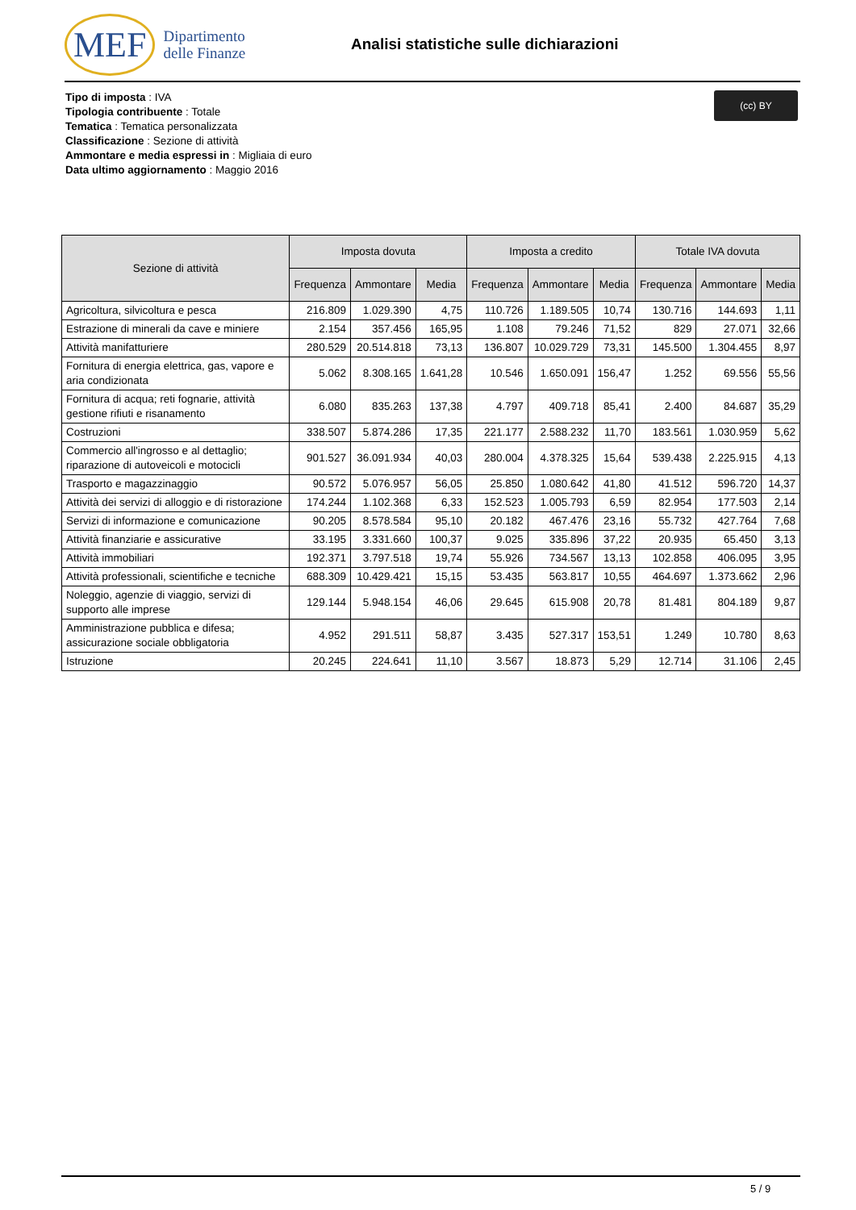MEF Dipartimento
delle Finanze
Analisi statistiche sulle dichiarazioni
Tipo di imposta : IVA
Tipologia contribuente : Totale
Tematica : Tematica personalizzata
Classificazione : Sezione di attività
Ammontare e media espressi in : Migliaia di euro
Data ultimo aggiornamento : Maggio 2016
(cc) BY
| Sezione di attività | Imposta dovuta | | | Imposta a credito | | | Totale IVA dovuta | | |
| --- | --- | --- | --- | --- | --- | --- | --- | --- | --- |
| | Frequenza | Ammontare | Media | Frequenza | Ammontare | Media | Frequenza | Ammontare | Media |
| Agricoltura, silvicoltura e pesca | 216.809 | 1.029.390 | 4,75 | 110.726 | 1.189.505 | 10,74 | 130.716 | 144.693 | 1,11 |
| Estrazione di minerali da cave e miniere | 2.154 | 357.456 | 165,95 | 1.108 | 79.246 | 71,52 | 829 | 27.071 | 32,66 |
| Attività manifatturiere | 280.529 | 20.514.818 | 73,13 | 136.807 | 10.029.729 | 73,31 | 145.500 | 1.304.455 | 8,97 |
| Fornitura di energia elettrica, gas, vapore e aria condizionata | 5.062 | 8.308.165 | 1.641,28 | 10.546 | 1.650.091 | 156,47 | 1.252 | 69.556 | 55,56 |
| Fornitura di acqua; reti fognarie, attività gestione rifiuti e risanamento | 6.080 | 835.263 | 137,38 | 4.797 | 409.718 | 85,41 | 2.400 | 84.687 | 35,29 |
| Costruzioni | 338.507 | 5.874.286 | 17,35 | 221.177 | 2.588.232 | 11,70 | 183.561 | 1.030.959 | 5,62 |
| Commercio all'ingrosso e al dettaglio; riparazione di autoveicoli e motocicli | 901.527 | 36.091.934 | 40,03 | 280.004 | 4.378.325 | 15,64 | 539.438 | 2.225.915 | 4,13 |
| Trasporto e magazzinaggio | 90.572 | 5.076.957 | 56,05 | 25.850 | 1.080.642 | 41,80 | 41.512 | 596.720 | 14,37 |
| Attività dei servizi di alloggio e di ristorazione | 174.244 | 1.102.368 | 6,33 | 152.523 | 1.005.793 | 6,59 | 82.954 | 177.503 | 2,14 |
| Servizi di informazione e comunicazione | 90.205 | 8.578.584 | 95,10 | 20.182 | 467.476 | 23,16 | 55.732 | 427.764 | 7,68 |
| Attività finanziarie e assicurative | 33.195 | 3.331.660 | 100,37 | 9.025 | 335.896 | 37,22 | 20.935 | 65.450 | 3,13 |
| Attività immobiliari | 192.371 | 3.797.518 | 19,74 | 55.926 | 734.567 | 13,13 | 102.858 | 406.095 | 3,95 |
| Attività professionali, scientifiche e tecniche | 688.309 | 10.429.421 | 15,15 | 53.435 | 563.817 | 10,55 | 464.697 | 1.373.662 | 2,96 |
| Noleggio, agenzie di viaggio, servizi di supporto alle imprese | 129.144 | 5.948.154 | 46,06 | 29.645 | 615.908 | 20,78 | 81.481 | 804.189 | 9,87 |
| Amministrazione pubblica e difesa; assicurazione sociale obbligatoria | 4.952 | 291.511 | 58,87 | 3.435 | 527.317 | 153,51 | 1.249 | 10.780 | 8,63 |
| Istruzione | 20.245 | 224.641 | 11,10 | 3.567 | 18.873 | 5,29 | 12.714 | 31.106 | 2,45 |
5 / 9